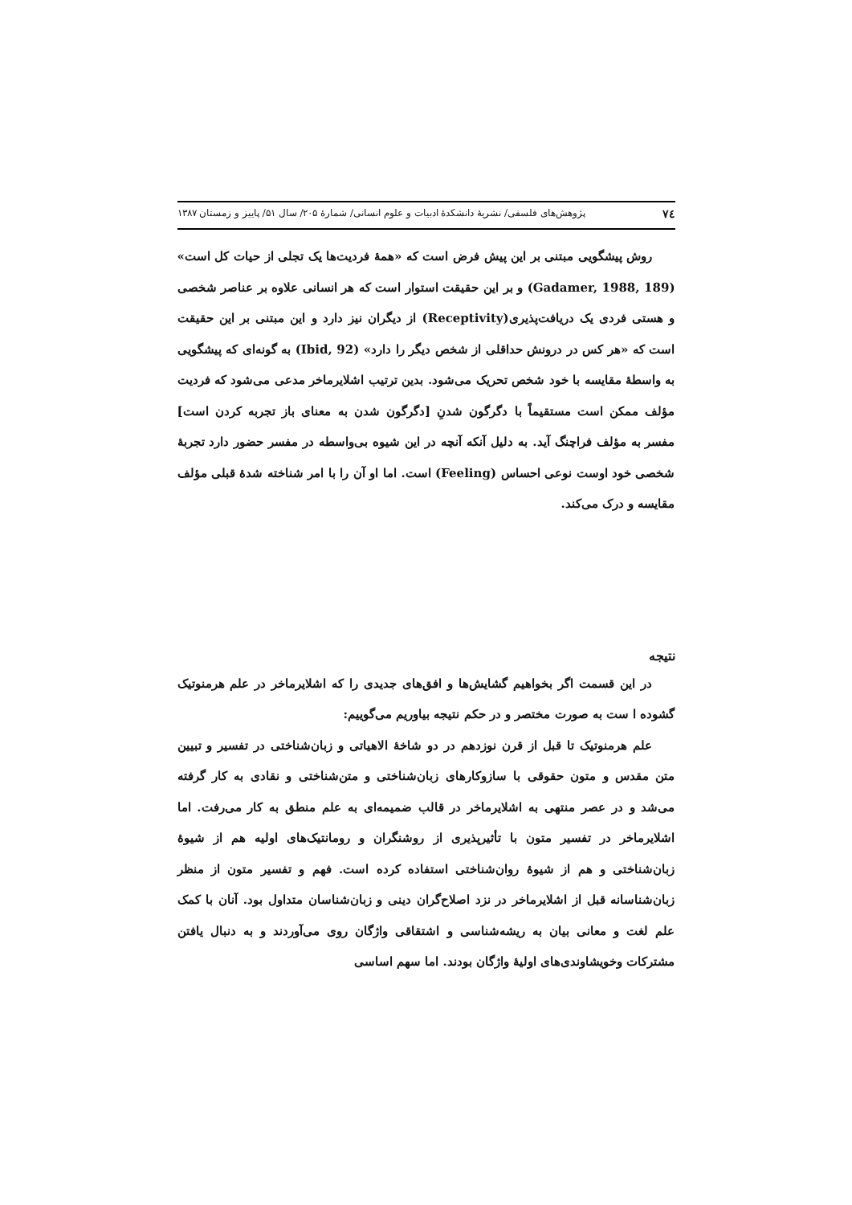٧٤ پژوهش‌های فلسفی/ نشریهٔ دانشکدهٔ ادبیات و علوم انسانی/ شمارهٔ ۲۰۵/ سال ۵۱/ پاییز و زمستان ۱۳۸۷
روش پیشگویی مبتنی بر این پیش فرض است که «همهٔ فردیت‌ها یک تجلی از حیات کل است» (Gadamer, 1988, 189) و بر این حقیقت استوار است که هر انسانی علاوه بر عناصر شخصی و هستی فردی یک دریافت‌پذیری(Receptivity) از دیگران نیز دارد و این مبتنی بر این حقیقت است که «هر کس در درونش حداقلی از شخص دیگر را دارد» (Ibid, 92) به گونه‌ای که پیشگویی به واسطهٔ مقایسه با خود شخص تحریک می‌شود. بدین ترتیب اشلایرماخر مدعی می‌شود که فردیت مؤلف ممکن است مستقیماً با دگرگون شدنِ [دگرگون شدن به معنای باز تجربه کردن است] مفسر به مؤلف فراچنگ آید. به دلیل آنکه آنچه در این شیوه بی‌واسطه در مفسر حضور دارد تجربهٔ شخصی خود اوست نوعی احساس (Feeling) است. اما او آن را با امر شناخته شدهٔ قبلی مؤلف مقایسه و درک می‌کند.
نتیجه
در این قسمت اگر بخواهیم گشایش‌ها و افق‌های جدیدی را که اشلایرماخر در علم هرمنوتیک گشوده ا ست به صورت مختصر و در حکم نتیجه بیاوریم می‌گوییم:
علم هرمنوتیک تا قبل از قرن نوزدهم در دو شاخهٔ الاهیاتی و زبان‌شناختی در تفسیر و تبیین متن مقدس و متون حقوقی با سازوکارهای زبان‌شناختی و متن‌شناختی و نقادی به کار گرفته می‌شد و در عصر منتهی به اشلایرماخر در قالب ضمیمه‌ای به علم منطق به کار می‌رفت. اما اشلایرماخر در تفسیر متون با تأثیرپذیری از روشنگران و رومانتیک‌های اولیه هم از شیوهٔ زبان‌شناختی و هم از شیوهٔ روان‌شناختی استفاده کرده است. فهم و تفسیر متون از منظر زبان‌شناسانه قبل از اشلایرماخر در نزد اصلاح‌گران دینی و زبان‌شناسان متداول بود. آنان با کمک علم لغت و معانی بیان به ریشه‌شناسی و اشتقاقی واژگان روی می‌آوردند و به دنبال یافتن مشترکات وخویشاوندی‌های اولیهٔ واژگان بودند. اما سهم اساسی